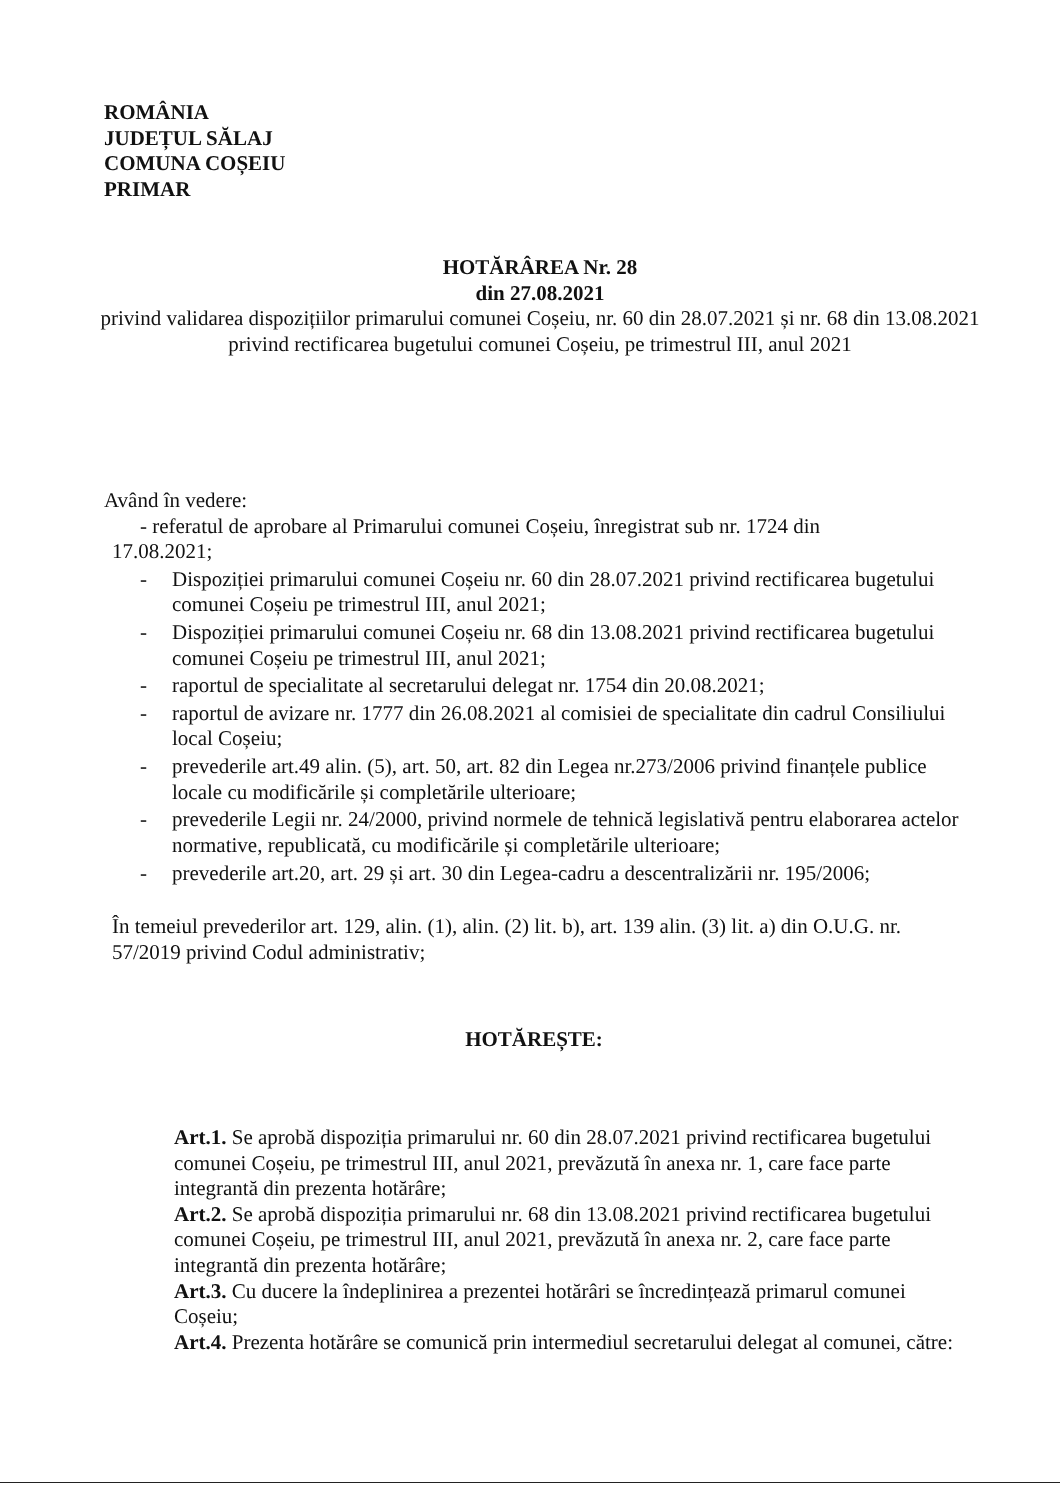ROMÂNIA
JUDEȚUL SĂLAJ
COMUNA COȘEIU
PRIMAR
HOTĂRÂREA Nr. 28
din 27.08.2021
privind validarea dispozițiilor primarului comunei Coșeiu, nr. 60 din 28.07.2021 și nr. 68 din 13.08.2021 privind rectificarea bugetului comunei Coșeiu, pe trimestrul III, anul 2021
Având în vedere:
- referatul de aprobare al Primarului comunei Coșeiu, înregistrat sub nr. 1724 din
17.08.2021;
- Dispoziției primarului comunei Coșeiu nr. 60 din 28.07.2021 privind rectificarea bugetului comunei Coșeiu pe trimestrul III, anul 2021;
- Dispoziției primarului comunei Coșeiu nr. 68 din 13.08.2021 privind rectificarea bugetului comunei Coșeiu pe trimestrul III, anul 2021;
- raportul de specialitate al secretarului delegat nr. 1754 din 20.08.2021;
- raportul de avizare nr. 1777 din 26.08.2021 al comisiei de specialitate din cadrul Consiliului local Coșeiu;
- prevederile art.49 alin. (5), art. 50, art. 82 din Legea nr.273/2006 privind finanțele publice locale cu modificările și completările ulterioare;
- prevederile Legii nr. 24/2000, privind normele de tehnică legislativă pentru elaborarea actelor normative, republicată, cu modificările și completările ulterioare;
- prevederile art.20, art. 29 și art. 30 din Legea-cadru a descentralizării nr. 195/2006;
În temeiul prevederilor art. 129, alin. (1), alin. (2) lit. b), art. 139 alin. (3) lit. a) din O.U.G. nr. 57/2019 privind Codul administrativ;
HOTĂREȘTE:
Art.1. Se aprobă dispoziția primarului nr. 60 din 28.07.2021 privind rectificarea bugetului comunei Coșeiu, pe trimestrul III, anul 2021, prevăzută în anexa nr. 1, care face parte integrantă din prezenta hotărâre;
Art.2. Se aprobă dispoziția primarului nr. 68 din 13.08.2021 privind rectificarea bugetului comunei Coșeiu, pe trimestrul III, anul 2021, prevăzută în anexa nr. 2, care face parte integrantă din prezenta hotărâre;
Art.3. Cu ducere la îndeplinirea a prezentei hotărâri se încredințează primarul comunei Coșeiu;
Art.4. Prezenta hotărâre se comunică prin intermediul secretarului delegat al comunei, către: